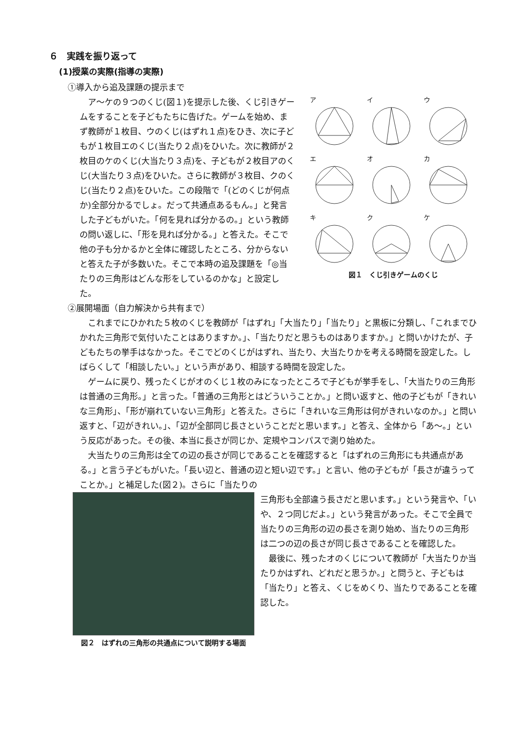６　実践を振り返って
(1)授業の実際(指導の実際)
①導入から追及課題の提示まで
ア
イ
ウ
エ
オ
カ
キ
ク
ケ
図１　くじ引きゲームのくじ
　ア～ケの９つのくじ(図１)を提示した後、くじ引きゲームをすることを子どもたちに告げた。ゲームを始め、まず教師が１枚目、ウのくじ(はずれ１点)をひき、次に子どもが１枚目エのくじ(当たり２点)をひいた。次に教師が２枚目のケのくじ(大当たり３点)を、子どもが２枚目アのくじ(大当たり３点)をひいた。さらに教師が３枚目、クのくじ(当たり２点)をひいた。この段階で「(どのくじが何点か)全部分かるでしょ。だって共通点あるもん。」と発言した子どもがいた。「何を見れば分かるの。」という教師の問い返しに、「形を見れば分かる。」と答えた。そこで他の子も分かるかと全体に確認したところ、分からないと答えた子が多数いた。そこで本時の追及課題を「◎当たりの三角形はどんな形をしているのかな」と設定した。
②展開場面（自力解決から共有まで）
　これまでにひかれた５枚のくじを教師が「はずれ」「大当たり」「当たり」と黒板に分類し、「これまでひかれた三角形で気付いたことはありますか。」、「当たりだと思うものはありますか。」と問いかけたが、子どもたちの挙手はなかった。そこでどのくじがはずれ、当たり、大当たりかを考える時間を設定した。しばらくして「相談したい。」という声があり、相談する時間を設定した。
　ゲームに戻り、残ったくじがオのくじ１枚のみになったところで子どもが挙手をし、「大当たりの三角形は普通の三角形。」と言った。「普通の三角形とはどういうことか。」と問い返すと、他の子どもが「きれいな三角形」、「形が崩れていない三角形」と答えた。さらに「きれいな三角形は何がきれいなのか。」と問い返すと、「辺がきれい。」、「辺が全部同じ長さということだと思います。」と答え、全体から「あ～。」という反応があった。その後、本当に長さが同じか、定規やコンパスで測り始めた。
　大当たりの三角形は全ての辺の長さが同じであることを確認すると「はずれの三角形にも共通点がある。」と言う子どもがいた。「長い辺と、普通の辺と短い辺です。」と言い、他の子どもが「長さが違うってことか。」と補足した(図２)。さらに「当たりの
図２　はずれの三角形の共通点について説明する場面
三角形も全部違う長さだと思います。」という発言や、「いや、２つ同じだよ。」という発言があった。そこで全員で当たりの三角形の辺の長さを測り始め、当たりの三角形は二つの辺の長さが同じ長さであることを確認した。
　最後に、残ったオのくじについて教師が「大当たりか当たりかはずれ、どれだと思うか。」と問うと、子どもは「当たり」と答え、くじをめくり、当たりであることを確認した。